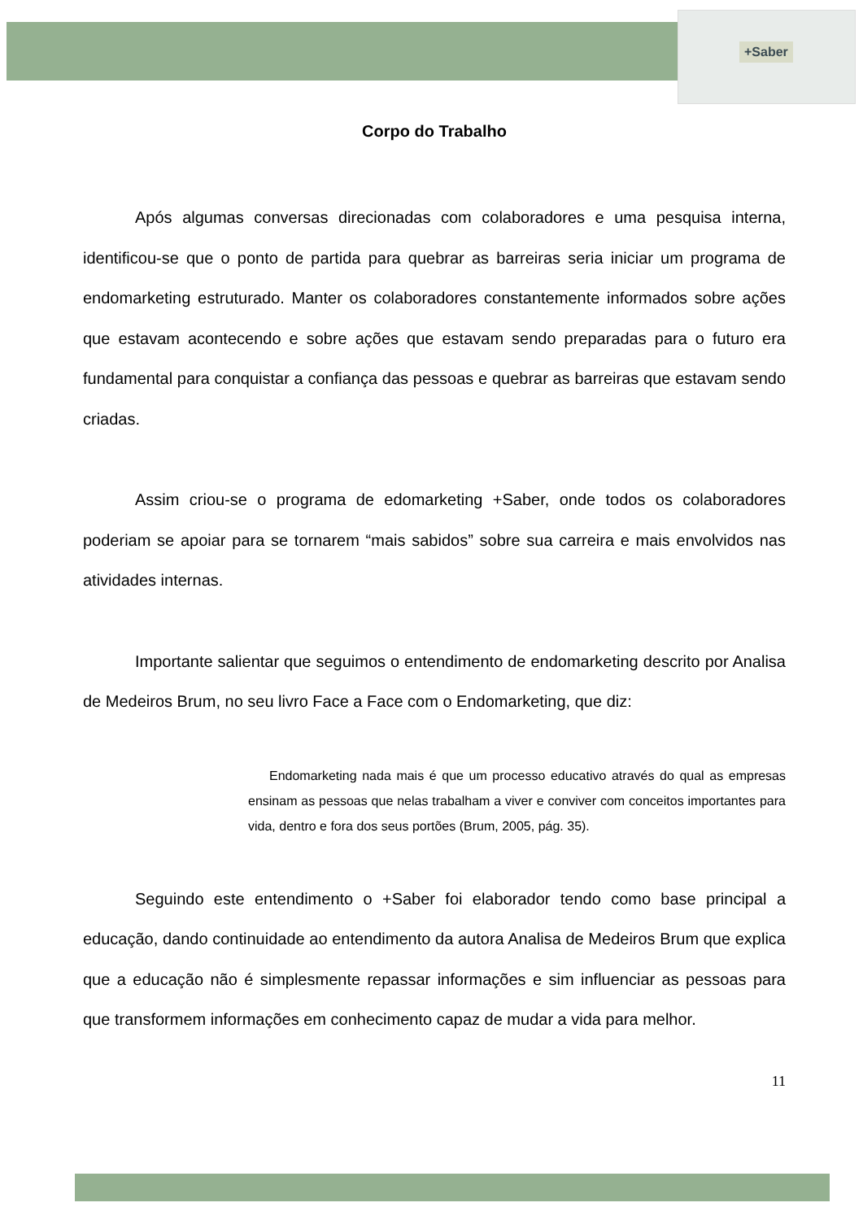+Saber
Corpo do Trabalho
Após algumas conversas direcionadas com colaboradores e uma pesquisa interna, identificou-se que o ponto de partida para quebrar as barreiras seria iniciar um programa de endomarketing estruturado. Manter os colaboradores constantemente informados sobre ações que estavam acontecendo e sobre ações que estavam sendo preparadas para o futuro era fundamental para conquistar a confiança das pessoas e quebrar as barreiras que estavam sendo criadas.
Assim criou-se o programa de edomarketing +Saber, onde todos os colaboradores poderiam se apoiar para se tornarem “mais sabidos” sobre sua carreira e mais envolvidos nas atividades internas.
Importante salientar que seguimos o entendimento de endomarketing descrito por Analisa de Medeiros Brum, no seu livro Face a Face com o Endomarketing, que diz:
Endomarketing nada mais é que um processo educativo através do qual as empresas ensinam as pessoas que nelas trabalham a viver e conviver com conceitos importantes para vida, dentro e fora dos seus portões (Brum, 2005, pág. 35).
Seguindo este entendimento o +Saber foi elaborador tendo como base principal a educação, dando continuidade ao entendimento da autora Analisa de Medeiros Brum que explica que a educação não é simplesmente repassar informações e sim influenciar as pessoas para que transformem informações em conhecimento capaz de mudar a vida para melhor.
11